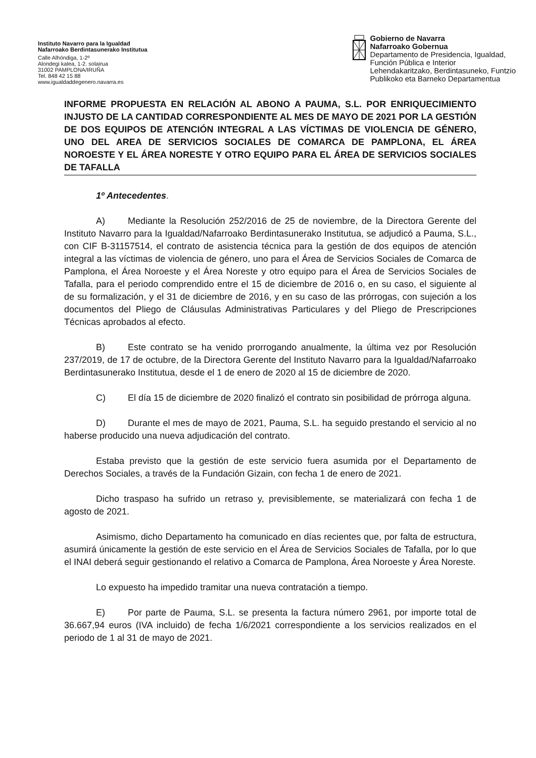Instituto Navarro para la Igualdad
Nafarroako Berdintasunerako Institutua
Calle Alhóndiga, 1-2º
Alondegi kalea, 1-2. solairua
31002 PAMPLONA/IRUÑA
Tel. 848 42 15 88
www.igualdaddegenero.navarra.es
Gobierno de Navarra
Nafarroako Gobernua
Departamento de Presidencia, Igualdad,
Función Pública e Interior
Lehendakaritzako, Berdintasuneko, Funtzio
Publikoko eta Barneko Departamentua
INFORME PROPUESTA EN RELACIÓN AL ABONO A PAUMA, S.L. POR ENRIQUECIMIENTO INJUSTO DE LA CANTIDAD CORRESPONDIENTE AL MES DE MAYO DE 2021 POR LA GESTIÓN DE DOS EQUIPOS DE ATENCIÓN INTEGRAL A LAS VÍCTIMAS DE VIOLENCIA DE GÉNERO, UNO DEL AREA DE SERVICIOS SOCIALES DE COMARCA DE PAMPLONA, EL ÁREA NOROESTE Y EL ÁREA NORESTE Y OTRO EQUIPO PARA EL ÁREA DE SERVICIOS SOCIALES DE TAFALLA
1º Antecedentes.
A) Mediante la Resolución 252/2016 de 25 de noviembre, de la Directora Gerente del Instituto Navarro para la Igualdad/Nafarroako Berdintasunerako Institutua, se adjudicó a Pauma, S.L., con CIF B-31157514, el contrato de asistencia técnica para la gestión de dos equipos de atención integral a las víctimas de violencia de género, uno para el Área de Servicios Sociales de Comarca de Pamplona, el Área Noroeste y el Área Noreste y otro equipo para el Área de Servicios Sociales de Tafalla, para el periodo comprendido entre el 15 de diciembre de 2016 o, en su caso, el siguiente al de su formalización, y el 31 de diciembre de 2016, y en su caso de las prórrogas, con sujeción a los documentos del Pliego de Cláusulas Administrativas Particulares y del Pliego de Prescripciones Técnicas aprobados al efecto.
B) Este contrato se ha venido prorrogando anualmente, la última vez por Resolución 237/2019, de 17 de octubre, de la Directora Gerente del Instituto Navarro para la Igualdad/Nafarroako Berdintasunerako Institutua, desde el 1 de enero de 2020 al 15 de diciembre de 2020.
C) El día 15 de diciembre de 2020 finalizó el contrato sin posibilidad de prórroga alguna.
D) Durante el mes de mayo de 2021, Pauma, S.L. ha seguido prestando el servicio al no haberse producido una nueva adjudicación del contrato.
Estaba previsto que la gestión de este servicio fuera asumida por el Departamento de Derechos Sociales, a través de la Fundación Gizain, con fecha 1 de enero de 2021.
Dicho traspaso ha sufrido un retraso y, previsiblemente, se materializará con fecha 1 de agosto de 2021.
Asimismo, dicho Departamento ha comunicado en días recientes que, por falta de estructura, asumirá únicamente la gestión de este servicio en el Área de Servicios Sociales de Tafalla, por lo que el INAI deberá seguir gestionando el relativo a Comarca de Pamplona, Área Noroeste y Área Noreste.
Lo expuesto ha impedido tramitar una nueva contratación a tiempo.
E) Por parte de Pauma, S.L. se presenta la factura número 2961, por importe total de 36.667,94 euros (IVA incluido) de fecha 1/6/2021 correspondiente a los servicios realizados en el periodo de 1 al 31 de mayo de 2021.